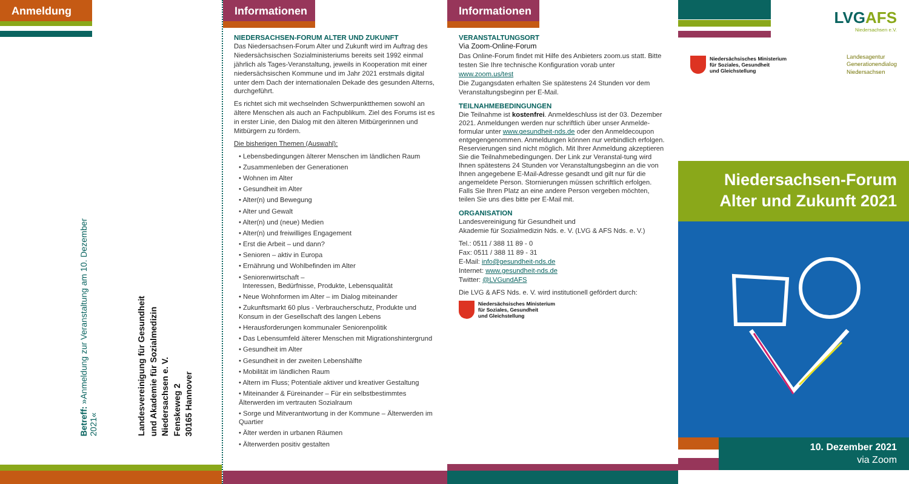Anmeldung
Betreff: »Anmeldung zur Veranstaltung am 10. Dezember 2021«
Landesvereinigung für Gesundheit
und Akademie für Sozialmedizin
Niedersachsen e. V.
Fenskeweg 2
30165 Hannover
Informationen
NIEDERSACHSEN-FORUM ALTER UND ZUKUNFT
Das Niedersachsen-Forum Alter und Zukunft wird im Auftrag des Niedersächsischen Sozialministeriums bereits seit 1992 einmal jährlich als Tages-Veranstaltung, jeweils in Kooperation mit einer niedersächsischen Kommune und im Jahr 2021 erstmals digital unter dem Dach der internationalen Dekade des gesunden Alterns, durchgeführt.
Es richtet sich mit wechselnden Schwerpunktthemen sowohl an ältere Menschen als auch an Fachpublikum. Ziel des Forums ist es in erster Linie, den Dialog mit den älteren Mitbürgerinnen und Mitbürgern zu fördern.
Die bisherigen Themen (Auswahl):
• Lebensbedingungen älterer Menschen im ländlichen Raum
• Zusammenleben der Generationen
• Wohnen im Alter
• Gesundheit im Alter
• Alter(n) und Bewegung
• Alter und Gewalt
• Alter(n) und (neue) Medien
• Alter(n) und freiwilliges Engagement
• Erst die Arbeit – und dann?
• Senioren – aktiv in Europa
• Ernährung und Wohlbefinden im Alter
• Seniorenwirtschaft –
Interessen, Bedürfnisse, Produkte, Lebensqualität
• Neue Wohnformen im Alter – im Dialog miteinander
• Zukunftsmarkt 60 plus - Verbraucherschutz, Produkte und Konsum in der Gesellschaft des langen Lebens
• Herausforderungen kommunaler Seniorenpolitik
• Das Lebensumfeld älterer Menschen mit Migrationshintergrund
• Gesundheit im Alter
• Gesundheit in der zweiten Lebenshälfte
• Mobilität im ländlichen Raum
• Altern im Fluss; Potentiale aktiver und kreativer Gestaltung
• Miteinander & Füreinander – Für ein selbstbestimmtes Älterwerden im vertrauten Sozialraum
• Sorge und Mitverantwortung in der Kommune – Älterwerden im Quartier
• Älter werden in urbanen Räumen
• Älterwerden positiv gestalten
Informationen
VERANSTALTUNGSORT
Via Zoom-Online-Forum
Das Online-Forum findet mit Hilfe des Anbieters zoom.us statt. Bitte testen Sie Ihre technische Konfiguration vorab unter www.zoom.us/test
Die Zugangsdaten erhalten Sie spätestens 24 Stunden vor dem Veranstaltungsbeginn per E-Mail.
TEILNAHMEBEDINGUNGEN
Die Teilnahme ist kostenfrei. Anmeldeschluss ist der 03. Dezember 2021. Anmeldungen werden nur schriftlich über unser Anmelde-formular unter www.gesundheit-nds.de oder den Anmeldecoupon entgegengenommen. Anmeldungen können nur verbindlich erfolgen. Reservierungen sind nicht möglich. Mit Ihrer Anmeldung akzeptieren Sie die Teilnahmebedingungen. Der Link zur Veranstal-tung wird Ihnen spätestens 24 Stunden vor Veranstaltungsbeginn an die von Ihnen angegebene E-Mail-Adresse gesandt und gilt nur für die angemeldete Person. Stornierungen müssen schriftlich erfolgen. Falls Sie Ihren Platz an eine andere Person vergeben möchten, teilen Sie uns dies bitte per E-Mail mit.
ORGANISATION
Landesvereinigung für Gesundheit und
Akademie für Sozialmedizin Nds. e. V. (LVG & AFS Nds. e. V.)
Tel.: 0511 / 388 11 89 - 0
Fax: 0511 / 388 11 89 - 31
E-Mail: info@gesundheit-nds.de
Internet: www.gesundheit-nds.de
Twitter: @LVGundAFS
Die LVG & AFS Nds. e. V. wird institutionell gefördert durch:
Niedersächsisches Ministerium
für Soziales, Gesundheit
und Gleichstellung
LVGAFS
Niedersachsen e.V.
Niedersächsisches Ministerium
für Soziales, Gesundheit
und Gleichstellung
Landesagentur
Generationendialog
Niedersachsen
Niedersachsen-Forum
Alter und Zukunft 2021
10. Dezember 2021
via Zoom